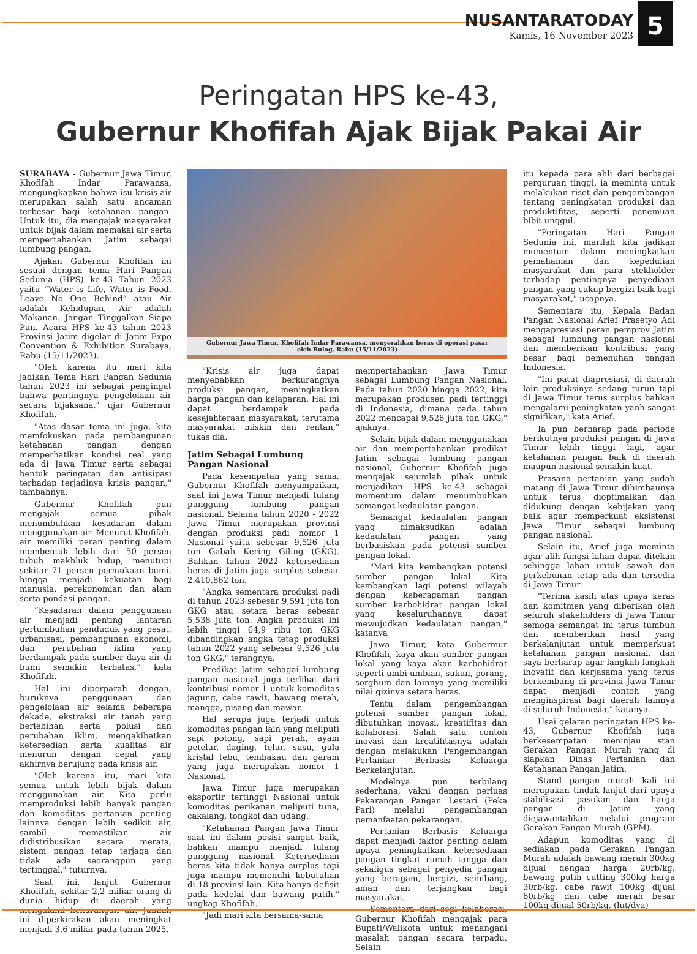NUSANTARATODAY
Kamis, 16 November 2023
5
Peringatan HPS ke-43,
Gubernur Khofifah Ajak Bijak Pakai Air
SURABAYA - Gubernur Jawa Timur, Khofifah Indar Parawansa, mengungkapkan bahwa isu krisis air merupakan salah satu ancaman terbesar bagi ketahanan pangan. Untuk itu, dia mengajak masyarakat untuk bijak dalam memakai air serta mempertahankan Jatim sebagai lumbung pangan.
Ajakan Gubernur Khofifah ini sesuai dengan tema Hari Pangan Sedunia (HPS) ke-43 Tahun 2023 yaitu “Water is Life, Water is Food. Leave No One Behind” atau Air adalah Kehidupan, Air adalah Makanan. Jangan Tinggalkan Siapa Pun. Acara HPS ke-43 tahun 2023 Provinsi Jatim digelar di Jatim Expo Convention & Exhibition Surabaya, Rabu (15/11/2023).
"Oleh karena itu mari kita jadikan Tema Hari Pangan Sedunia tahun 2023 ini sebagai pengingat bahwa pentingnya pengelolaan air secara bijaksana," ujar Gubernur Khofifah.
"Atas dasar tema ini juga, kita memfokuskan pada pembangunan ketahanan pangan dengan memperhatikan kondisi real yang ada di Jawa Timur serta sebagai bentuk peringatan dan antisipasi terhadap terjadinya krisis pangan," tambahnya.
Gubernur Khofifah pun mengajak semua pihak menumbuhkan kesadaran dalam menggunakan air. Menurut Khofifah, air memiliki peran penting dalam membentuk lebih dari 50 persen tubuh makhluk hidup, menutupi sekitar 71 persen permukaan bumi, hingga menjadi kekuatan bagi manusia, perekonomian dan alam serta pondasi pangan.
“Kesadaran dalam penggunaan air menjadi penting lantaran pertumbuhan penduduk yang pesat, urbanisasi, pembangunan ekonomi, dan perubahan iklim yang berdampak pada sumber daya air di bumi semakin terbatas,” kata Khofifah.
Hal ini diperparah dengan, buruknya penggunaan dan pengelolaan air selama beberapa dekade, ekstraksi air tanah yang berlebihan serta polusi dan perubahan iklim, mengakibatkan ketersedian serta kualitas air menurun dengan cepat yang akhirnya berujung pada krisis air.
"Oleh karena itu, mari kita semua untuk lebih bijak dalam menggunakan air. Kita perlu memproduksi lebih banyak pangan dan komoditas pertanian penting lainnya dengan lebih sedikit air, sambil memastikan air didistribusikan secara merata, sistem pangan tetap terjaga dan tidak ada seorangpun yang tertinggal," tuturnya.
Saat ini, lanjut Gubernur Khofifah, sekitar 2,2 miliar orang di dunia hidup di daerah yang mengalami kekurangan air. Jumlah ini diperkirakan akan meningkat menjadi 3,6 miliar pada tahun 2025.
Gubernur Jawa Timur, Khofifah Indar Parawansa, menyerahkan beras di operasi pasar
oleh Bulog, Rabu (15/11/2023)
"Krisis air juga dapat menyebabkan berkurangnya produksi pangan, meningkatkan harga pangan dan kelaparan. Hal ini dapat berdampak pada kesejahteraan masyarakat, terutama masyarakat miskin dan rentan," tukas dia.
Jatim Sebagai Lumbung
Pangan Nasional
Pada kesempatan yang sama, Gubernur Khofifah menyampaikan, saat ini Jawa Timur menjadi tulang punggung lumbung pangan nasional. Selama tahun 2020 - 2022 Jawa Timur merupakan provinsi dengan produksi padi nomor 1 Nasional yaitu sebesar 9,526 juta ton Gabah Kering Giling (GKG). Bahkan tahun 2022 ketersediaan beras di Jatim juga surplus sebesar 2.410.862 ton.
"Angka sementara produksi padi di tahun 2023 sebesar 9,591 juta ton GKG atau setara beras sebesar 5,538 juta ton. Angka produksi ini lebih tinggi 64,9 ribu ton GKG dibandingkan angka tetap produksi tahun 2022 yang sebesar 9,526 juta ton GKG," terangnya.
Predikat Jatim sebagai lumbung pangan nasional juga terlihat dari kontribusi nomor 1 untuk komoditas jagung, cabe rawit, bawang merah, mangga, pisang dan mawar.
Hal serupa juga terjadi untuk komoditas pangan lain yang meliputi sapi potong, sapi perah, ayam petelur, daging, telur, susu, gula kristal tebu, tembakau dan garam yang juga merupakan nomor 1 Nasional.
Jawa Timur juga merupakan eksportir tertinggi Nasional untuk komoditas perikanan meliputi tuna, cakalang, tongkol dan udang.
"Ketahanan Pangan Jawa Timur saat ini dalam posisi sangat baik, bahkan mampu menjadi tulang punggung nasional. Ketersediaan beras kita tidak hanya surplus tapi juga mampu memenuhi kebutuhan di 18 provinsi lain. Kita hanya defisit pada kedelai dan bawang putih," ungkap Khofifah.
"Jadi mari kita bersama-sama
mempertahankan Jawa Timur sebagai Lumbung Pangan Nasional. Pada tahun 2020 hingga 2022, kita merupakan produsen padi tertinggi di Indonesia, dimana pada tahun 2022 mencapai 9,526 juta ton GKG," ajaknya.
Selain bijak dalam menggunakan air dan mempertahankan predikat Jatim sebagai lumbung pangan nasional, Gubernur Khofifah juga mengajak sejumlah pihak untuk menjadikan HPS ke-43 sebagai momentum dalam menumbuhkan semangat kedaulatan pangan.
Semangat kedaulatan pangan yang dimaksudkan adalah kedaulatan pangan yang berbasiskan pada potensi sumber pangan lokal.
"Mari kita kembangkan potensi sumber pangan lokal. Kita kembangkan lagi potensi wilayah dengan keberagaman pangan sumber karbohidrat pangan lokal yang keseluruhannya dapat mewujudkan kedaulatan pangan," katanya
Jawa Timur, kata Gubermur Khofifah, kaya akan sumber pangan lokal yang kaya akan karbohidrat seperti umbi-umbian, sukun, porang, sorghum dan lainnya yang memiliki nilai gizinya setara beras.
Tentu dalam pengembangan potensi sumber pangan lokal, dibutuhkan inovasi, kreatifitas dan kolaborasi. Salah satu contoh inovasi dan kreatifitasnya adalah dengan melakukan Pengembangan Pertanian Berbasis Keluarga Berkelanjutan.
Modelnya pun terbilang sederhana, yakni dengan perluas Pekarangan Pangan Lestari (Peka Pari) melalui pengembangan pemanfaatan pekarangan.
Pertanian Berbasis Keluarga dapat menjadi faktor penting dalam upaya peningkatkan ketersediaan pangan tingkat rumah tangga dan sekaligus sebagai penyedia pangan yang beragam, bergizi, seimbang, aman dan terjangkau bagi masyarakat.
Sementara dari segi kolaborasi, Gubernur Khofifah mengajak para Bupati/Walikota untuk menangani masalah pangan secara terpadu. Selain
itu kepada para ahli dari berbagai perguruan tinggi, ia meminta untuk melakukan riset dan pengembangan tentang peningkatan produksi dan produktifitas, seperti penemuan bibit unggul.
"Peringatan Hari Pangan Sedunia ini, marilah kita jadikan momentum dalam meningkatkan pemahaman dan kepedulian masyarakat dan para stekholder terhadap pentingnya penyediaan pangan yang cukup bergizi baik bagi masyarakat," ucapnya.
Sementara itu, Kepala Badan Pangan Nasional Arief Prasetyo Adi mengapresiasi peran pemprov Jatim sebagai lumbung pangan nasional dan memberikan kontribusi yang besar bagi pemenuhan pangan Indonesia.
"Ini patut diapresiasi, di daerah lain produksinya sedang turun tapi di Jawa Timur terus surplus bahkan mengalami peningkatan yanh sangat signifikan," kata Arief.
Ia pun berharap pada periode berikutnya produksi pangan di Jawa Timur lebih tinggi lagi, agar ketahanan pangan baik di daerah maupun nasional semakin kuat.
Prasana pertanian yang sudah matang di Jawa Timur dihimbaunya untuk terus dioptimalkan dan didukung dengan kebijakan yang baik agar memperkuat eksistensi Jawa Timur sebagai lumbung pangan nasional.
Selain itu, Arief juga meminta agar alih fungsi lahan dapat ditekan sehingga lahan untuk sawah dan perkebunan tetap ada dan tersedia di Jawa Timur.
"Terima kasih atas upaya keras dan komitmen yang diberikan oleh seluruh stakeholders di Jawa Timur semoga semangat ini terus tumbuh dan memberikan hasil yang berkelanjutan untuk memperkuat ketahanan pangan nasional, dan saya berharap agar langkah-langkah inovatif dan kerjasama yang terus berkembang di provinsi Jawa Timur dapat menjadi contoh yang menginspirasi bagi daerah lainnya di seluruh Indonesia," katanya.
Usai gelaran peringatan HPS ke-43, Gubernur Khofifah juga berkesempatan meninjau stan Gerakan Pangan Murah yang di siapkan Dinas Pertanian dan Ketahanan Pangan Jatim.
Stand pangan murah kali ini merupakan tindak lanjut dari upaya stabilisasi pasokan dan harga pangan di Jatim yang diejawantahkan melalui program Gerakan Pangan Murah (GPM).
Adapun komoditas yang di sediakan pada Gerakan Pangan Murah adalah bawang merah 300kg dijual dengan harga 20rb/kg, bawang putih cutting 300kg harga 30rb/kg, cabe rawit 100kg dijual 60rb/kg dan cabe merah besar 100kg dijual 50rb/kg. (lut/dya)